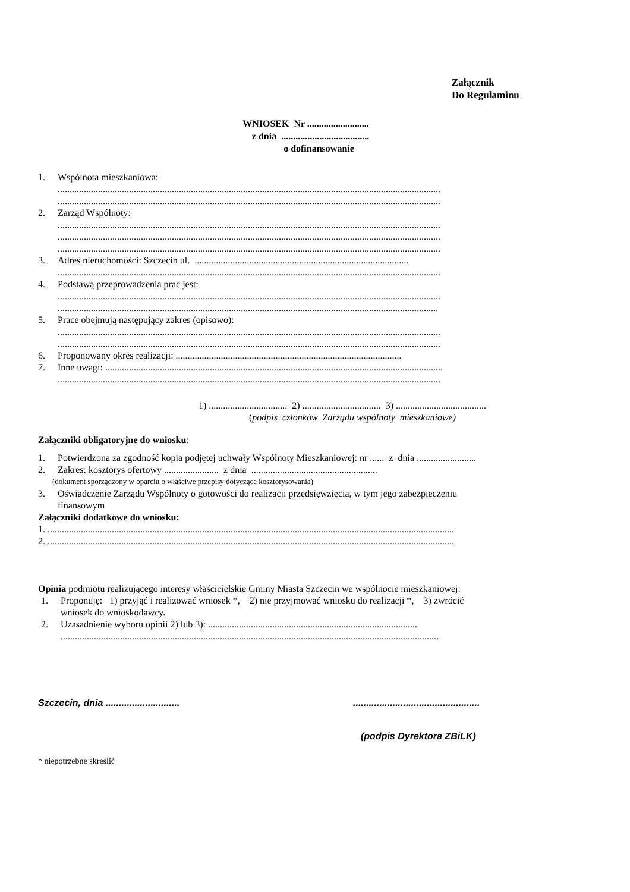Załącznik
Do Regulaminu
WNIOSEK Nr ..........................
z dnia .....................................
o dofinansowanie
1. Wspólnota mieszkaniowa:
.................................................................................................................................................................
.................................................................................................................................................................
2. Zarząd Wspólnoty:
.................................................................................................................................................................
.................................................................................................................................................................
.................................................................................................................................................................
3. Adres nieruchomości: Szczecin ul. ..........................................................................................
.................................................................................................................................................................
4. Podstawą przeprowadzenia prac jest:
.................................................................................................................................................................
................................................................................................................................................................
5. Prace obejmują następujący zakres (opisowo):
.................................................................................................................................................................
.................................................................................................................................................................
6. Proponowany okres realizacji: ...............................................................................................
7. Inne uwagi: ..............................................................................................................................................
.................................................................................................................................................................
1) ................................. 2) ................................. 3) ......................................
(podpis członków Zarządu wspólnoty mieszkaniowe)
Załączniki obligatoryjne do wniosku:
1. Potwierdzona za zgodność kopia podjętej uchwały Wspólnoty Mieszkaniowej: nr ...... z dnia .........................
2. Zakres: kosztorys ofertowy ....................... z dnia .....................................................
(dokument sporządzony w oparciu o właściwe przepisy dotyczące kosztorysowania)
3. Oświadczenie Zarządu Wspólnoty o gotowości do realizacji przedsięwzięcia, w tym jego zabezpieczeniu
finansowym
Załączniki dodatkowe do wniosku:
1. ...........................................................................................................................................................................
2. ...........................................................................................................................................................................
Opinia podmiotu realizującego interesy właścicielskie Gminy Miasta Szczecin we wspólnocie mieszkaniowej:
1. Proponuję: 1) przyjąć i realizować wniosek *, 2) nie przyjmować wniosku do realizacji *, 3) zwrócić
wniosek do wnioskodawcy.
2. Uzasadnienie wyboru opinii 2) lub 3): ........................................................................................
...............................................................................................................................................................
Szczecin, dnia ............................................................................
(podpis Dyrektora ZBiLK)
* niepotrzebne skreślić